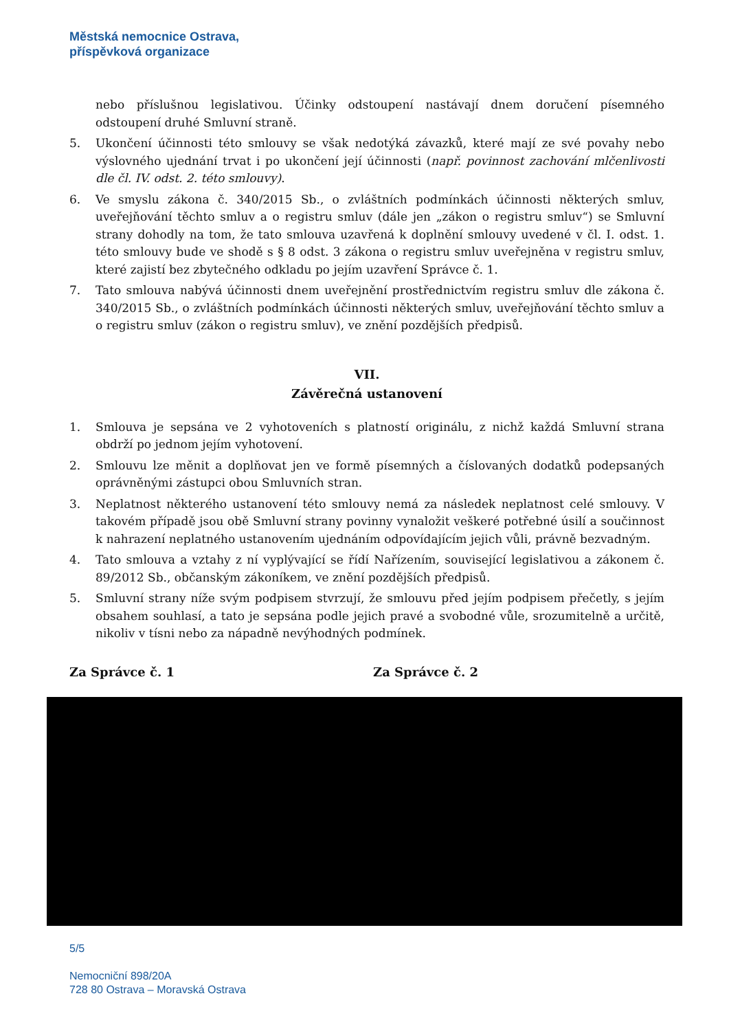Městská nemocnice Ostrava,
příspěvková organizace
nebo příslušnou legislativou. Účinky odstoupení nastávají dnem doručení písemného odstoupení druhé Smluvní straně.
5. Ukončení účinnosti této smlouvy se však nedotýká závazků, které mají ze své povahy nebo výslovného ujednání trvat i po ukončení její účinnosti (např. povinnost zachování mlčenlivosti dle čl. IV. odst. 2. této smlouvy).
6. Ve smyslu zákona č. 340/2015 Sb., o zvláštních podmínkách účinnosti některých smluv, uveřejňování těchto smluv a o registru smluv (dále jen „zákon o registru smluv“) se Smluvní strany dohodly na tom, že tato smlouva uzavřená k doplnění smlouvy uvedené v čl. I. odst. 1. této smlouvy bude ve shodě s § 8 odst. 3 zákona o registru smluv uveřejněna v registru smluv, které zajistí bez zbytečného odkladu po jejím uzavření Správce č. 1.
7. Tato smlouva nabývá účinnosti dnem uveřejnění prostřednictvím registru smluv dle zákona č. 340/2015 Sb., o zvláštních podmínkách účinnosti některých smluv, uveřejňování těchto smluv a o registru smluv (zákon o registru smluv), ve znění pozdějších předpisů.
VII.
Závěrečná ustanovení
1. Smlouva je sepsána ve 2 vyhotoveních s platností originálu, z nichž každá Smluvní strana obdrží po jednom jejím vyhotovení.
2. Smlouvu lze měnit a doplňovat jen ve formě písemných a číslovaných dodatků podepsaných oprávněnými zástupci obou Smluvních stran.
3. Neplatnost některého ustanovení této smlouvy nemá za následek neplatnost celé smlouvy. V takovém případě jsou obě Smluvní strany povinny vynaložit veškeré potřebné úsilí a součinnost k nahrazení neplatného ustanovením ujednáním odpovídajícím jejich vůli, právně bezvadným.
4. Tato smlouva a vztahy z ní vyplývající se řídí Nařízením, související legislativou a zákonem č. 89/2012 Sb., občanským zákoníkem, ve znění pozdějších předpisů.
5. Smluvní strany níže svým podpisem stvrzují, že smlouvu před jejím podpisem přečetly, s jejím obsahem souhlasí, a tato je sepsána podle jejich pravé a svobodné vůle, srozumitelně a určitě, nikoliv v tísni nebo za nápadně nevýhodných podmínek.
Za Správce č. 1 Za Správce č. 2
5/5
Nemocniční 898/20A
728 80 Ostrava – Moravská Ostrava